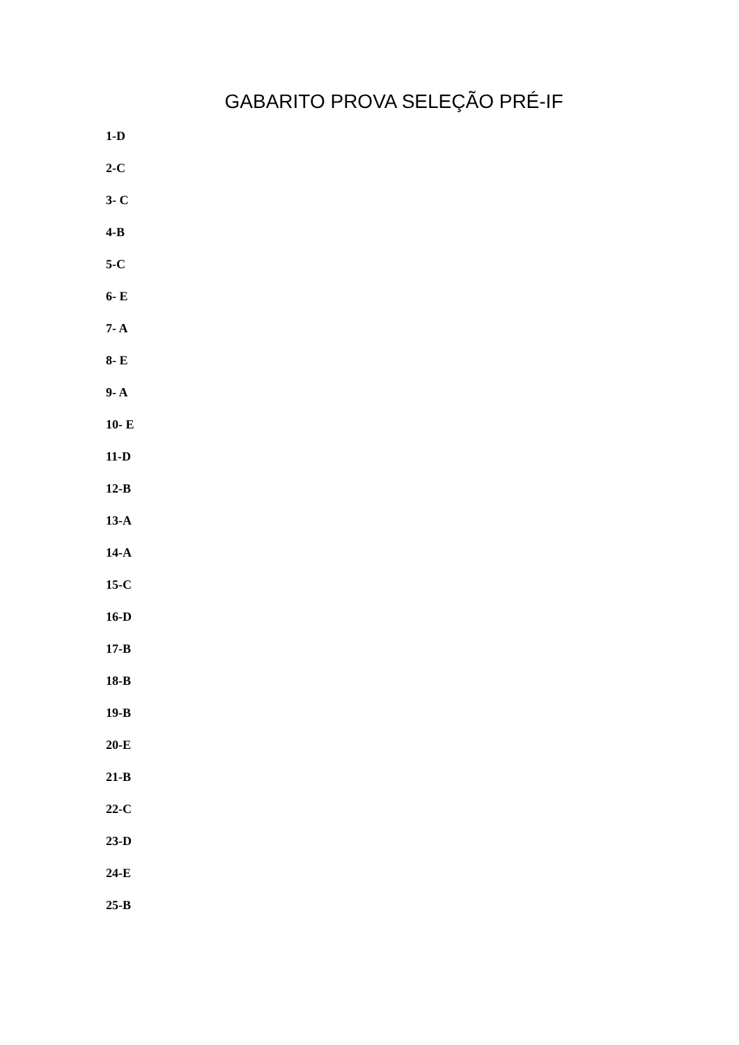GABARITO PROVA SELEÇÃO PRÉ-IF
1-D
2-C
3- C
4-B
5-C
6- E
7- A
8- E
9- A
10- E
11-D
12-B
13-A
14-A
15-C
16-D
17-B
18-B
19-B
20-E
21-B
22-C
23-D
24-E
25-B